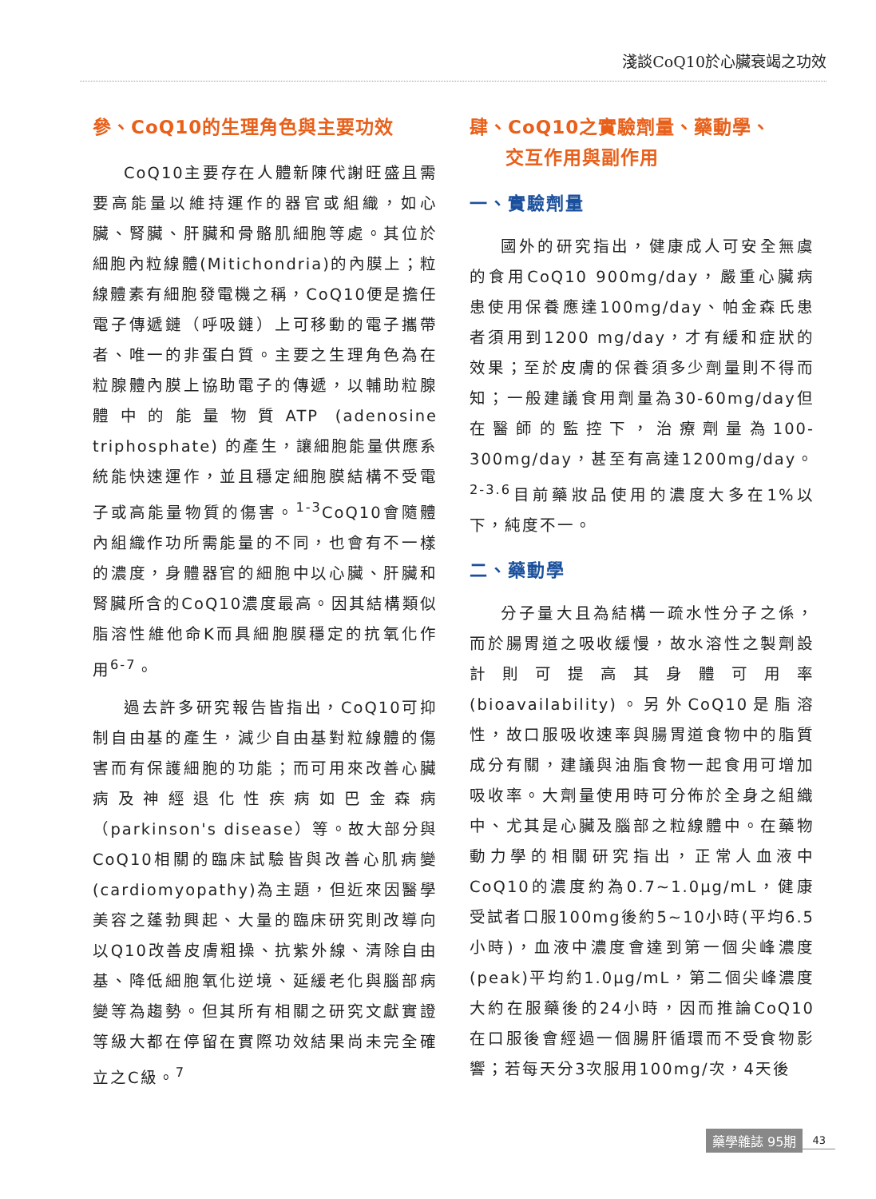淺談CoQ10於心臟衰竭之功效
參、CoQ10的生理角色與主要功效
CoQ10主要存在人體新陳代謝旺盛且需要高能量以維持運作的器官或組織，如心臟、腎臟、肝臟和骨骼肌細胞等處。其位於細胞內粒線體(Mitichondria)的內膜上；粒線體素有細胞發電機之稱，CoQ10便是擔任電子傳遞鏈（呼吸鏈）上可移動的電子攜帶者、唯一的非蛋白質。主要之生理角色為在粒腺體內膜上協助電子的傳遞，以輔助粒腺體中的能量物質ATP (adenosine triphosphate) 的產生，讓細胞能量供應系統能快速運作，並且穩定細胞膜結構不受電子或高能量物質的傷害。<sup>1-3</sup>CoQ10會隨體內組織作功所需能量的不同，也會有不一樣的濃度，身體器官的細胞中以心臟、肝臟和腎臟所含的CoQ10濃度最高。因其結構類似脂溶性維他命K而具細胞膜穩定的抗氧化作用<sup>6-7</sup>。
過去許多研究報告皆指出，CoQ10可抑制自由基的產生，減少自由基對粒線體的傷害而有保護細胞的功能；而可用來改善心臟病及神經退化性疾病如巴金森病（parkinson's disease）等。故大部分與CoQ10相關的臨床試驗皆與改善心肌病變(cardiomyopathy)為主題，但近來因醫學美容之蓬勃興起、大量的臨床研究則改導向以Q10改善皮膚粗操、抗紫外線、清除自由基、降低細胞氧化逆境、延緩老化與腦部病變等為趨勢。但其所有相關之研究文獻實證等級大都在停留在實際功效結果尚未完全確立之C級。<sup>7</sup>
肆、CoQ10之實驗劑量、藥動學、
交互作用與副作用
一、實驗劑量
國外的研究指出，健康成人可安全無虞的食用CoQ10 900mg/day，嚴重心臟病患使用保養應達100mg/day、帕金森氏患者須用到1200 mg/day，才有緩和症狀的效果；至於皮膚的保養須多少劑量則不得而知；一般建議食用劑量為30-60mg/day但在醫師的監控下，治療劑量為100-300mg/day，甚至有高達1200mg/day。<sup>2-3.6</sup>目前藥妝品使用的濃度大多在1%以下，純度不一。
二、藥動學
分子量大且為結構一疏水性分子之係，而於腸胃道之吸收緩慢，故水溶性之製劑設計則可提高其身體可用率(bioavailability)。另外CoQ10是脂溶性，故口服吸收速率與腸胃道食物中的脂質成分有關，建議與油脂食物一起食用可增加吸收率。大劑量使用時可分佈於全身之組織中、尤其是心臟及腦部之粒線體中。在藥物動力學的相關研究指出，正常人血液中CoQ10的濃度約為0.7~1.0μg/mL，健康受試者口服100mg後約5~10小時(平均6.5小時)，血液中濃度會達到第一個尖峰濃度(peak)平均約1.0μg/mL，第二個尖峰濃度大約在服藥後的24小時，因而推論CoQ10在口服後會經過一個腸肝循環而不受食物影響；若每天分3次服用100mg/次，4天後
藥學雜誌 95期 43